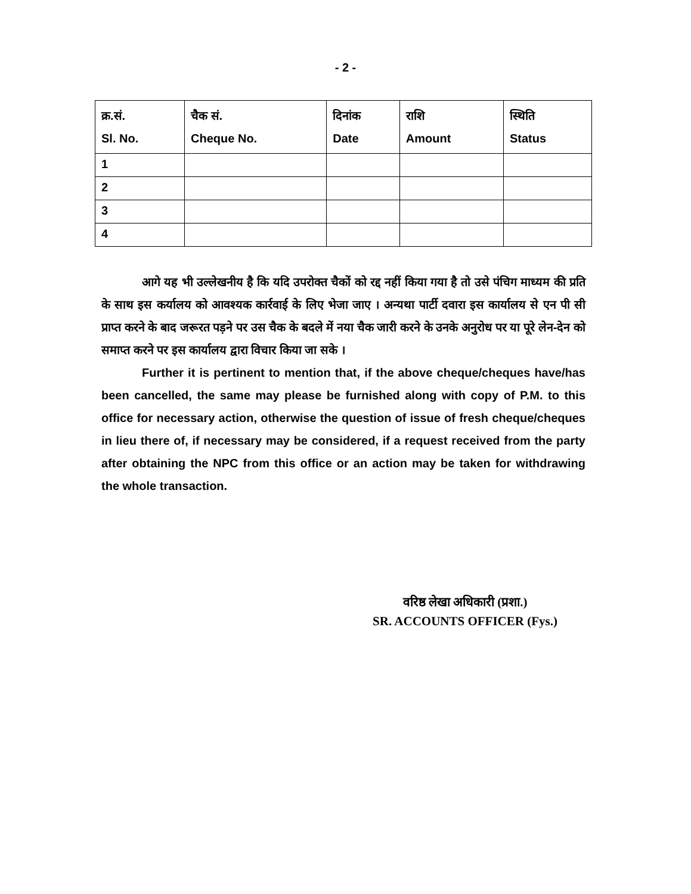- 2 -
| क्र.सं. Sl. No. | चैक सं. Cheque No. | दिनांक Date | राशि Amount | स्थिति Status |
| --- | --- | --- | --- | --- |
| 1 | | | | |
| 2 | | | | |
| 3 | | | | |
| 4 | | | | |
आगे यह भी उल्लेखनीय है कि यदि उपरोक्त चैकों को रद्द नहीं किया गया है तो उसे पंचिग माध्यम की प्रति के साथ इस कर्यालय को आवश्यक कार्रवाई के लिए भेजा जाए । अन्यथा पार्टी दवारा इस कार्यालय से एन पी सी प्राप्त करने के बाद जरूरत पड़ने पर उस चैक के बदले में नया चैक जारी करने के उनके अनुरोध पर या पूरे लेन-देन को समाप्त करने पर इस कार्यालय द्वारा विचार किया जा सके ।
Further it is pertinent to mention that, if the above cheque/cheques have/has been cancelled, the same may please be furnished along with copy of P.M. to this office for necessary action, otherwise the question of issue of fresh cheque/cheques in lieu there of, if necessary may be considered, if a request received from the party after obtaining the NPC from this office or an action may be taken for withdrawing the whole transaction.
वरिष्ठ लेखा अधिकारी (प्रशा.)
SR. ACCOUNTS OFFICER (Fys.)